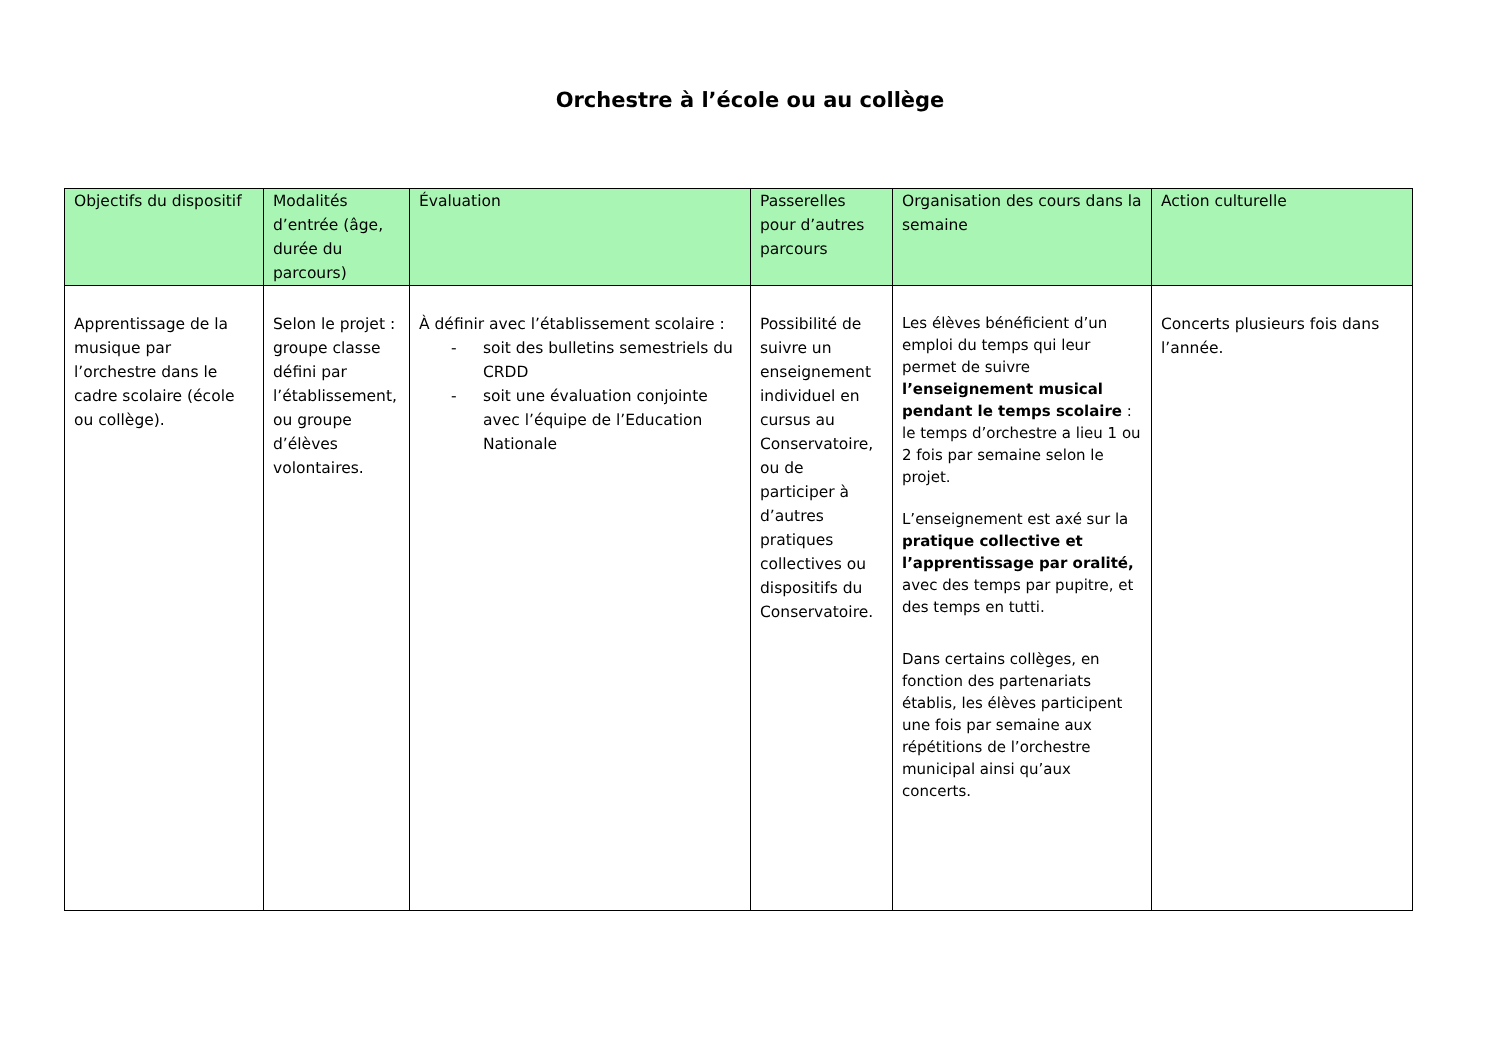Orchestre à l’école ou au collège
| Objectifs du dispositif | Modalités d’entrée (âge, durée du parcours) | Évaluation | Passerelles pour d’autres parcours | Organisation des cours dans la semaine | Action culturelle |
| --- | --- | --- | --- | --- | --- |
| Apprentissage de la musique par l’orchestre dans le cadre scolaire (école ou collège). | Selon le projet : groupe classe défini par l’établissement, ou groupe d’élèves volontaires. | À définir avec l’établissement scolaire : - soit des bulletins semestriels du CRDD - soit une évaluation conjointe avec l’équipe de l’Education Nationale | Possibilité de suivre un enseignement individuel en cursus au Conservatoire, ou de participer à d’autres pratiques collectives ou dispositifs du Conservatoire. | Les élèves bénéficient d’un emploi du temps qui leur permet de suivre l’enseignement musical pendant le temps scolaire : le temps d’orchestre a lieu 1 ou 2 fois par semaine selon le projet. L’enseignement est axé sur la pratique collective et l’apprentissage par oralité, avec des temps par pupitre, et des temps en tutti. Dans certains collèges, en fonction des partenariats établis, les élèves participent une fois par semaine aux répétitions de l’orchestre municipal ainsi qu’aux concerts. | Concerts plusieurs fois dans l’année. |